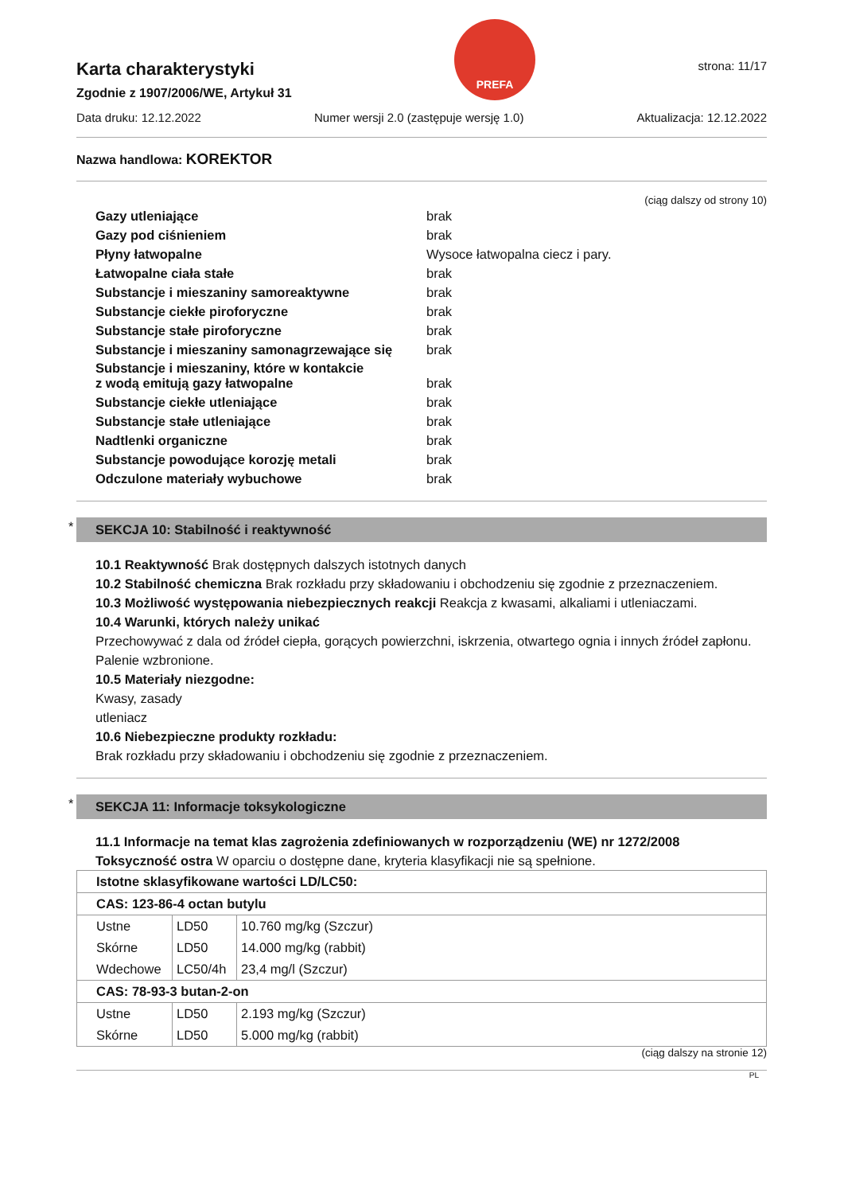Karta charakterystyki
Zgodnie z 1907/2006/WE, Artykuł 31
PREFA
strona: 11/17
Data druku: 12.12.2022 Numer wersji 2.0 (zastępuje wersję 1.0) Aktualizacja: 12.12.2022
Nazwa handlowa: KOREKTOR
(ciąg dalszy od strony 10)
| Gazy utleniające | brak |
| Gazy pod ciśnieniem | brak |
| Płyny łatwopalne | Wysoce łatwopalna ciecz i pary. |
| Łatwopalne ciała stałe | brak |
| Substancje i mieszaniny samoreaktywne | brak |
| Substancje ciekłe piroforyczne | brak |
| Substancje stałe piroforyczne | brak |
| Substancje i mieszaniny samonagrzewające się | brak |
| Substancje i mieszaniny, które w kontakcie z wodą emitują gazy łatwopalne | brak |
| Substancje ciekłe utleniające | brak |
| Substancje stałe utleniające | brak |
| Nadtlenki organiczne | brak |
| Substancje powodujące korozję metali | brak |
| Odczulone materiały wybuchowe | brak |
* SEKCJA 10: Stabilność i reaktywność
10.1 Reaktywność Brak dostępnych dalszych istotnych danych
10.2 Stabilność chemiczna Brak rozkładu przy składowaniu i obchodzeniu się zgodnie z przeznaczeniem.
10.3 Możliwość występowania niebezpiecznych reakcji Reakcja z kwasami, alkaliami i utleniaczami.
10.4 Warunki, których należy unikać
Przechowywać z dala od źródeł ciepła, gorących powierzchni, iskrzenia, otwartego ognia i innych źródeł zapłonu. Palenie wzbronione.
10.5 Materiały niezgodne:
Kwasy, zasady
utleniacz
10.6 Niebezpieczne produkty rozkładu:
Brak rozkładu przy składowaniu i obchodzeniu się zgodnie z przeznaczeniem.
* SEKCJA 11: Informacje toksykologiczne
11.1 Informacje na temat klas zagrożenia zdefiniowanych w rozporządzeniu (WE) nr 1272/2008
Toksyczność ostra W oparciu o dostępne dane, kryteria klasyfikacji nie są spełnione.
| Istotne sklasyfikowane wartości LD/LC50: | | |
| CAS: 123-86-4 octan butylu | | |
| Ustne | LD50 | 10.760 mg/kg (Szczur) |
| Skórne | LD50 | 14.000 mg/kg (rabbit) |
| Wdechowe | LC50/4h | 23,4 mg/l (Szczur) |
| CAS: 78-93-3 butan-2-on | | |
| Ustne | LD50 | 2.193 mg/kg (Szczur) |
| Skórne | LD50 | 5.000 mg/kg (rabbit) |
(ciąg dalszy na stronie 12)
PL